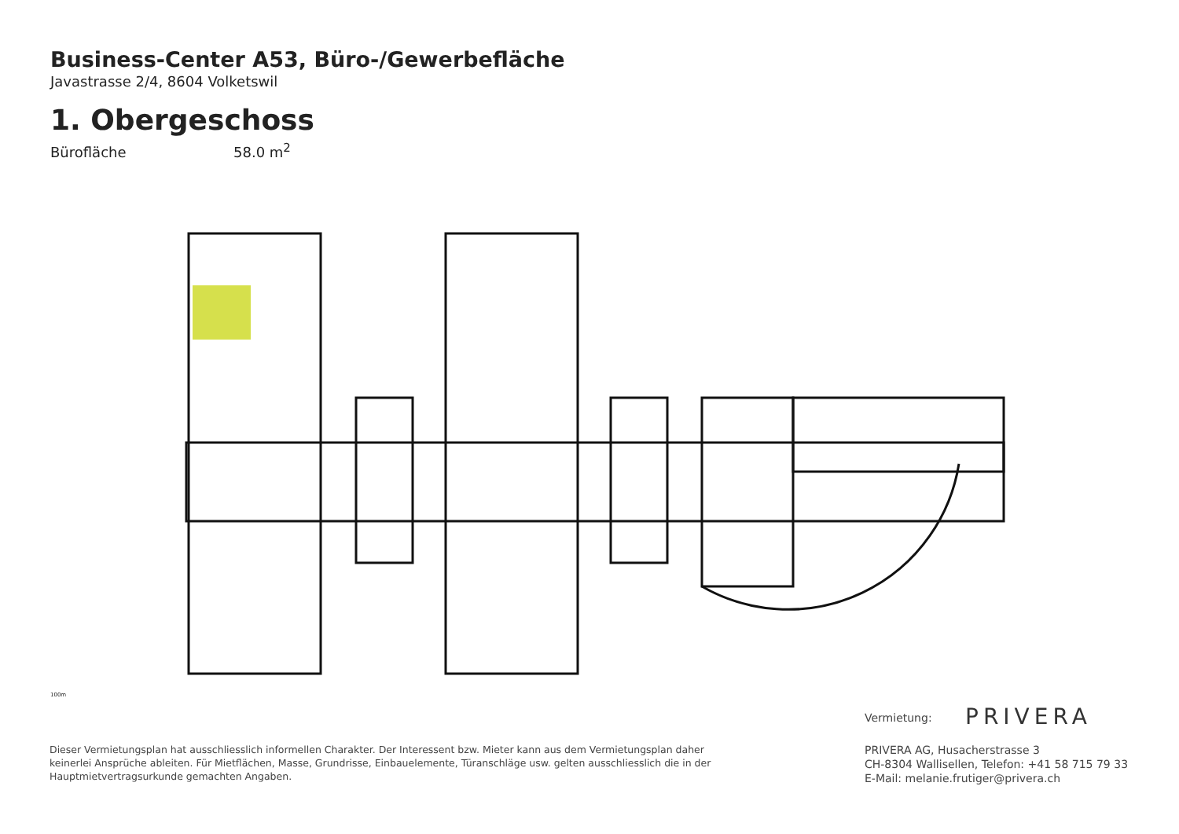Business-Center A53, Büro-/Gewerbefläche
Javastrasse 2/4, 8604 Volketswil
1. Obergeschoss
Bürofläche 58.0 m<sup>2</sup>
100m
Vermietung: PRIVERA
PRIVERA AG, Husacherstrasse 3
CH-8304 Wallisellen, Telefon: +41 58 715 79 33
E-Mail: melanie.frutiger@privera.ch
Dieser Vermietungsplan hat ausschliesslich informellen Charakter. Der Interessent bzw. Mieter kann aus dem Vermietungsplan daher keinerlei Ansprüche ableiten. Für Mietflächen, Masse, Grundrisse, Einbauelemente, Türanschläge usw. gelten ausschliesslich die in der Hauptmietvertragsurkunde gemachten Angaben.